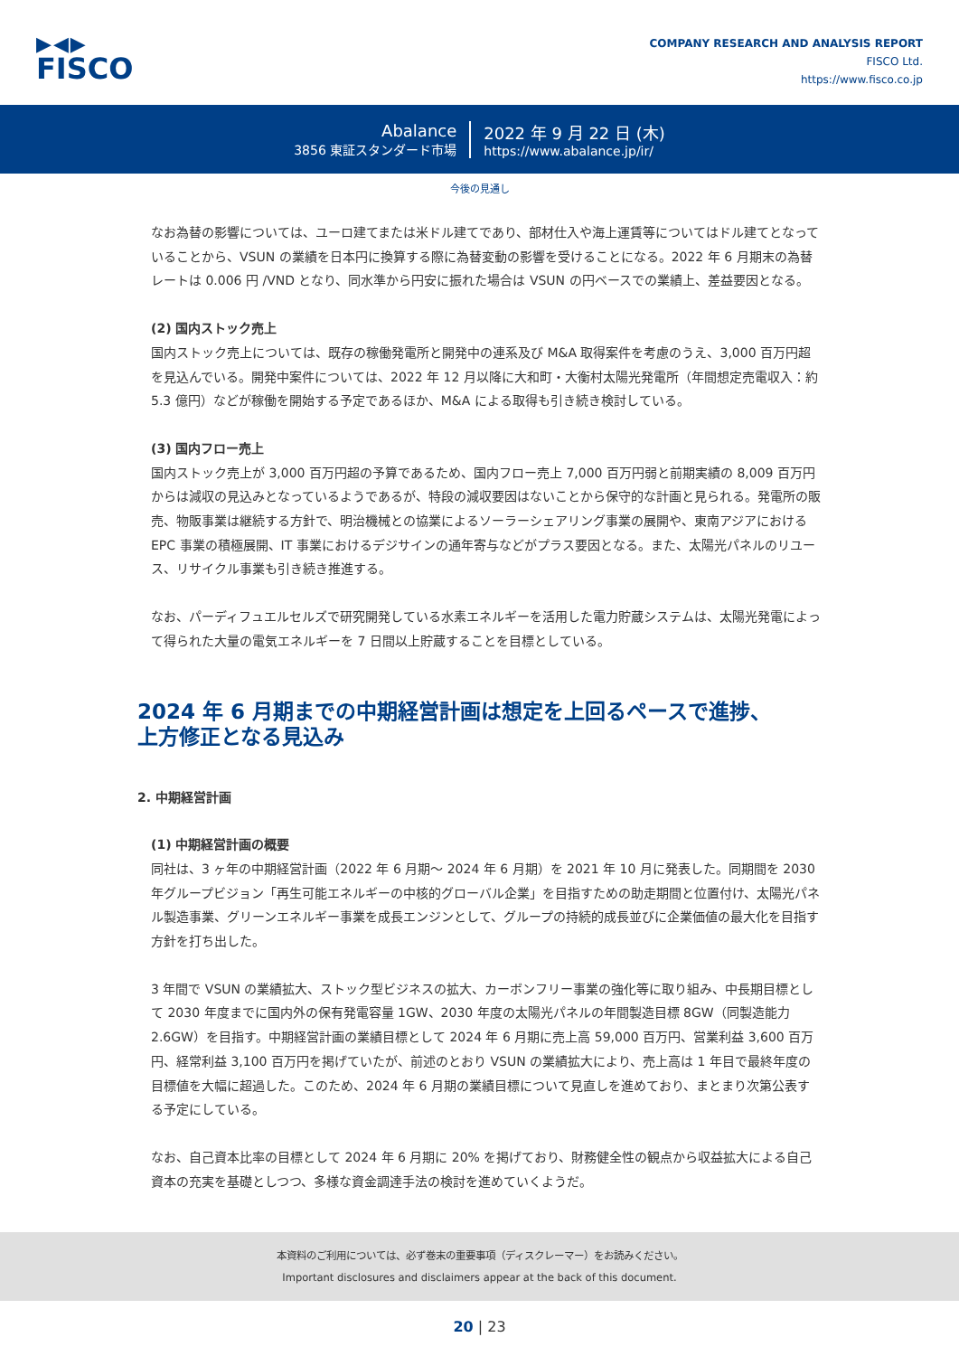▶◀▶
FISCO
COMPANY RESEARCH AND ANALYSIS REPORT
FISCO Ltd.
https://www.fisco.co.jp
Abalance
3856 東証スタンダード市場
2022 年 9 月 22 日 (木)
https://www.abalance.jp/ir/
今後の見通し
なお為替の影響については、ユーロ建てまたは米ドル建てであり、部材仕入や海上運賃等についてはドル建てとなっていることから、VSUN の業績を日本円に換算する際に為替変動の影響を受けることになる。2022 年 6 月期末の為替レートは 0.006 円 /VND となり、同水準から円安に振れた場合は VSUN の円ベースでの業績上、差益要因となる。
(2) 国内ストック売上
国内ストック売上については、既存の稼働発電所と開発中の連系及び M&A 取得案件を考慮のうえ、3,000 百万円超を見込んでいる。開発中案件については、2022 年 12 月以降に大和町・大衡村太陽光発電所（年間想定売電収入：約 5.3 億円）などが稼働を開始する予定であるほか、M&A による取得も引き続き検討している。
(3) 国内フロー売上
国内ストック売上が 3,000 百万円超の予算であるため、国内フロー売上 7,000 百万円弱と前期実績の 8,009 百万円からは減収の見込みとなっているようであるが、特段の減収要因はないことから保守的な計画と見られる。発電所の販売、物販事業は継続する方針で、明治機械との協業によるソーラーシェアリング事業の展開や、東南アジアにおける EPC 事業の積極展開、IT 事業におけるデジサインの通年寄与などがプラス要因となる。また、太陽光パネルのリユース、リサイクル事業も引き続き推進する。
なお、パーディフュエルセルズで研究開発している水素エネルギーを活用した電力貯蔵システムは、太陽光発電によって得られた大量の電気エネルギーを 7 日間以上貯蔵することを目標としている。
2024 年 6 月期までの中期経営計画は想定を上回るペースで進捗、
上方修正となる見込み
2. 中期経営計画
(1) 中期経営計画の概要
同社は、3 ヶ年の中期経営計画（2022 年 6 月期～ 2024 年 6 月期）を 2021 年 10 月に発表した。同期間を 2030 年グループビジョン「再生可能エネルギーの中核的グローバル企業」を目指すための助走期間と位置付け、太陽光パネル製造事業、グリーンエネルギー事業を成長エンジンとして、グループの持続的成長並びに企業価値の最大化を目指す方針を打ち出した。
3 年間で VSUN の業績拡大、ストック型ビジネスの拡大、カーボンフリー事業の強化等に取り組み、中長期目標として 2030 年度までに国内外の保有発電容量 1GW、2030 年度の太陽光パネルの年間製造目標 8GW（同製造能力 2.6GW）を目指す。中期経営計画の業績目標として 2024 年 6 月期に売上高 59,000 百万円、営業利益 3,600 百万円、経常利益 3,100 百万円を掲げていたが、前述のとおり VSUN の業績拡大により、売上高は 1 年目で最終年度の目標値を大幅に超過した。このため、2024 年 6 月期の業績目標について見直しを進めており、まとまり次第公表する予定にしている。
なお、自己資本比率の目標として 2024 年 6 月期に 20% を掲げており、財務健全性の観点から収益拡大による自己資本の充実を基礎としつつ、多様な資金調達手法の検討を進めていくようだ。
本資料のご利用については、必ず巻末の重要事項（ディスクレーマー）をお読みください。
Important disclosures and disclaimers appear at the back of this document.
20 | 23